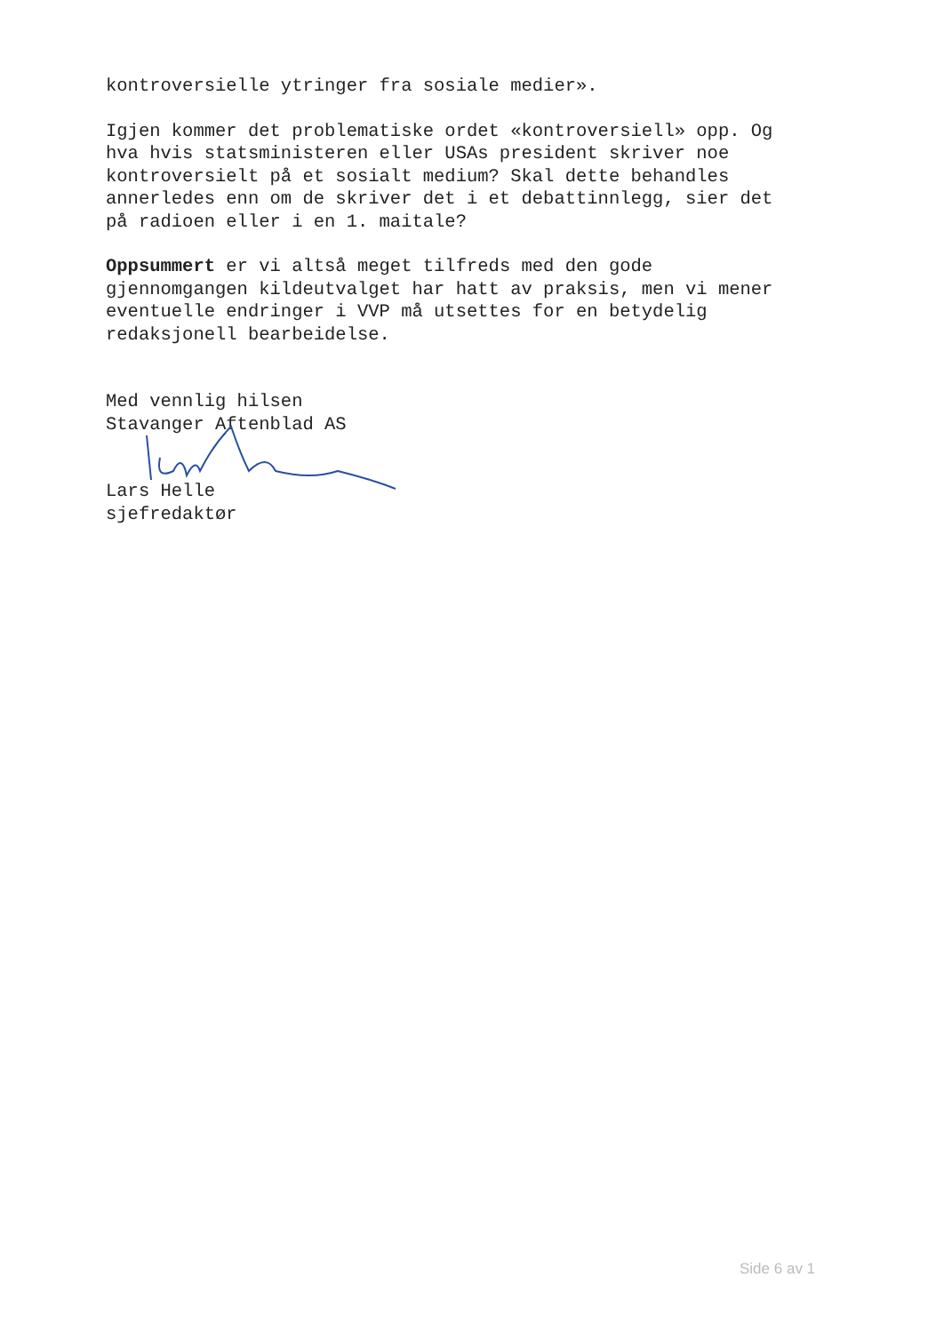kontroversielle ytringer fra sosiale medier».
Igjen kommer det problematiske ordet «kontroversiell» opp. Og
hva hvis statsministeren eller USAs president skriver noe
kontroversielt på et sosialt medium? Skal dette behandles
annerledes enn om de skriver det i et debattinnlegg, sier det
på radioen eller i en 1. maitale?
Oppsummert er vi altså meget tilfreds med den gode
gjennomgangen kildeutvalget har hatt av praksis, men vi mener
eventuelle endringer i VVP må utsettes for en betydelig
redaksjonell bearbeidelse.
Med vennlig hilsen
Stavanger Aftenblad AS
Lars Helle
sjefredaktør
Side 6 av 1